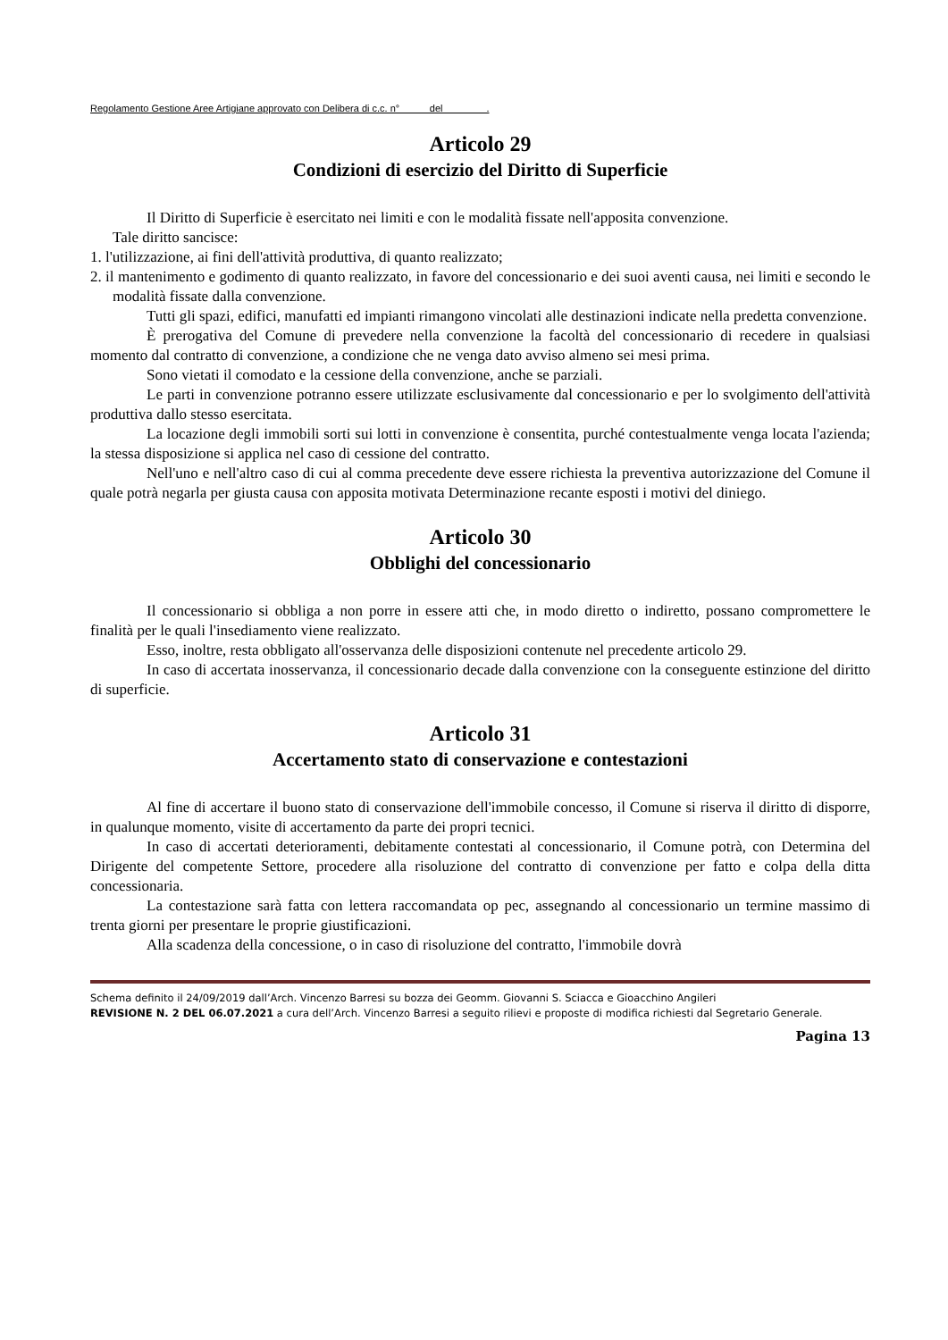Regolamento Gestione Aree Artigiane approvato con Delibera di c.c. n° del .
Articolo 29
Condizioni di esercizio del Diritto di Superficie
Il Diritto di Superficie è esercitato nei limiti e con le modalità fissate nell'apposita convenzione.
Tale diritto sancisce:
1. l'utilizzazione, ai fini dell'attività produttiva, di quanto realizzato;
2. il mantenimento e godimento di quanto realizzato, in favore del concessionario e dei suoi aventi causa, nei limiti e secondo le modalità fissate dalla convenzione.
Tutti gli spazi, edifici, manufatti ed impianti rimangono vincolati alle destinazioni indicate nella predetta convenzione.
È prerogativa del Comune di prevedere nella convenzione la facoltà del concessionario di recedere in qualsiasi momento dal contratto di convenzione, a condizione che ne venga dato avviso almeno sei mesi prima.
Sono vietati il comodato e la cessione della convenzione, anche se parziali.
Le parti in convenzione potranno essere utilizzate esclusivamente dal concessionario e per lo svolgimento dell'attività produttiva dallo stesso esercitata.
La locazione degli immobili sorti sui lotti in convenzione è consentita, purché contestualmente venga locata l'azienda; la stessa disposizione si applica nel caso di cessione del contratto.
Nell'uno e nell'altro caso di cui al comma precedente deve essere richiesta la preventiva autorizzazione del Comune il quale potrà negarla per giusta causa con apposita motivata Determinazione recante esposti i motivi del diniego.
Articolo 30
Obblighi del concessionario
Il concessionario si obbliga a non porre in essere atti che, in modo diretto o indiretto, possano compromettere le finalità per le quali l'insediamento viene realizzato.
Esso, inoltre, resta obbligato all'osservanza delle disposizioni contenute nel precedente articolo 29.
In caso di accertata inosservanza, il concessionario decade dalla convenzione con la conseguente estinzione del diritto di superficie.
Articolo 31
Accertamento stato di conservazione e contestazioni
Al fine di accertare il buono stato di conservazione dell'immobile concesso, il Comune si riserva il diritto di disporre, in qualunque momento, visite di accertamento da parte dei propri tecnici.
In caso di accertati deterioramenti, debitamente contestati al concessionario, il Comune potrà, con Determina del Dirigente del competente Settore, procedere alla risoluzione del contratto di convenzione per fatto e colpa della ditta concessionaria.
La contestazione sarà fatta con lettera raccomandata op pec, assegnando al concessionario un termine massimo di trenta giorni per presentare le proprie giustificazioni.
Alla scadenza della concessione, o in caso di risoluzione del contratto, l'immobile dovrà
Schema definito il 24/09/2019 dall’Arch. Vincenzo Barresi su bozza dei Geomm. Giovanni S. Sciacca e Gioacchino Angileri
REVISIONE N. 2 DEL 06.07.2021 a cura dell’Arch. Vincenzo Barresi a seguito rilievi e proposte di modifica richiesti dal Segretario Generale.
Pagina 13